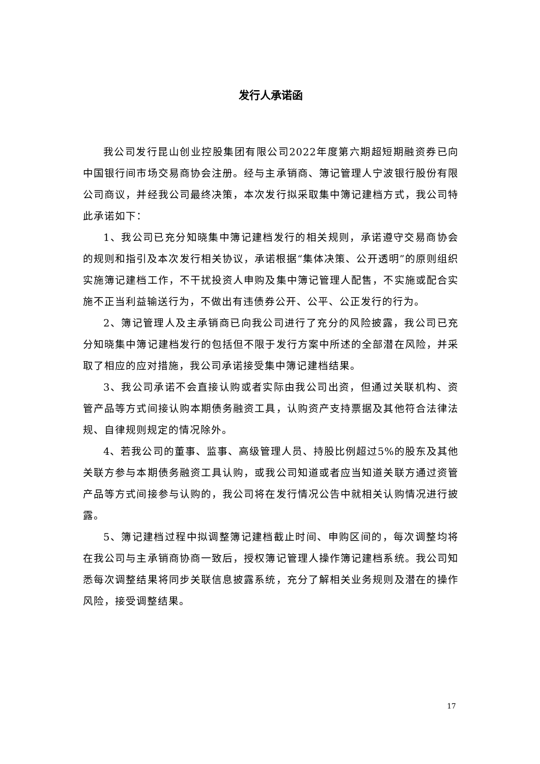发行人承诺函
我公司发行昆山创业控股集团有限公司2022年度第六期超短期融资券已向中国银行间市场交易商协会注册。经与主承销商、簿记管理人宁波银行股份有限公司商议，并经我公司最终决策，本次发行拟采取集中簿记建档方式，我公司特此承诺如下：
1、我公司已充分知晓集中簿记建档发行的相关规则，承诺遵守交易商协会的规则和指引及本次发行相关协议，承诺根据“集体决策、公开透明”的原则组织实施簿记建档工作，不干扰投资人申购及集中簿记管理人配售，不实施或配合实施不正当利益输送行为，不做出有违债券公开、公平、公正发行的行为。
2、簿记管理人及主承销商已向我公司进行了充分的风险披露，我公司已充分知晓集中簿记建档发行的包括但不限于发行方案中所述的全部潜在风险，并采取了相应的应对措施，我公司承诺接受集中簿记建档结果。
3、我公司承诺不会直接认购或者实际由我公司出资，但通过关联机构、资管产品等方式间接认购本期债务融资工具，认购资产支持票据及其他符合法律法规、自律规则规定的情况除外。
4、若我公司的董事、监事、高级管理人员、持股比例超过5%的股东及其他关联方参与本期债务融资工具认购，或我公司知道或者应当知道关联方通过资管产品等方式间接参与认购的，我公司将在发行情况公告中就相关认购情况进行披露。
5、簿记建档过程中拟调整簿记建档截止时间、申购区间的，每次调整均将在我公司与主承销商协商一致后，授权簿记管理人操作簿记建档系统。我公司知悉每次调整结果将同步关联信息披露系统，充分了解相关业务规则及潜在的操作风险，接受调整结果。
17